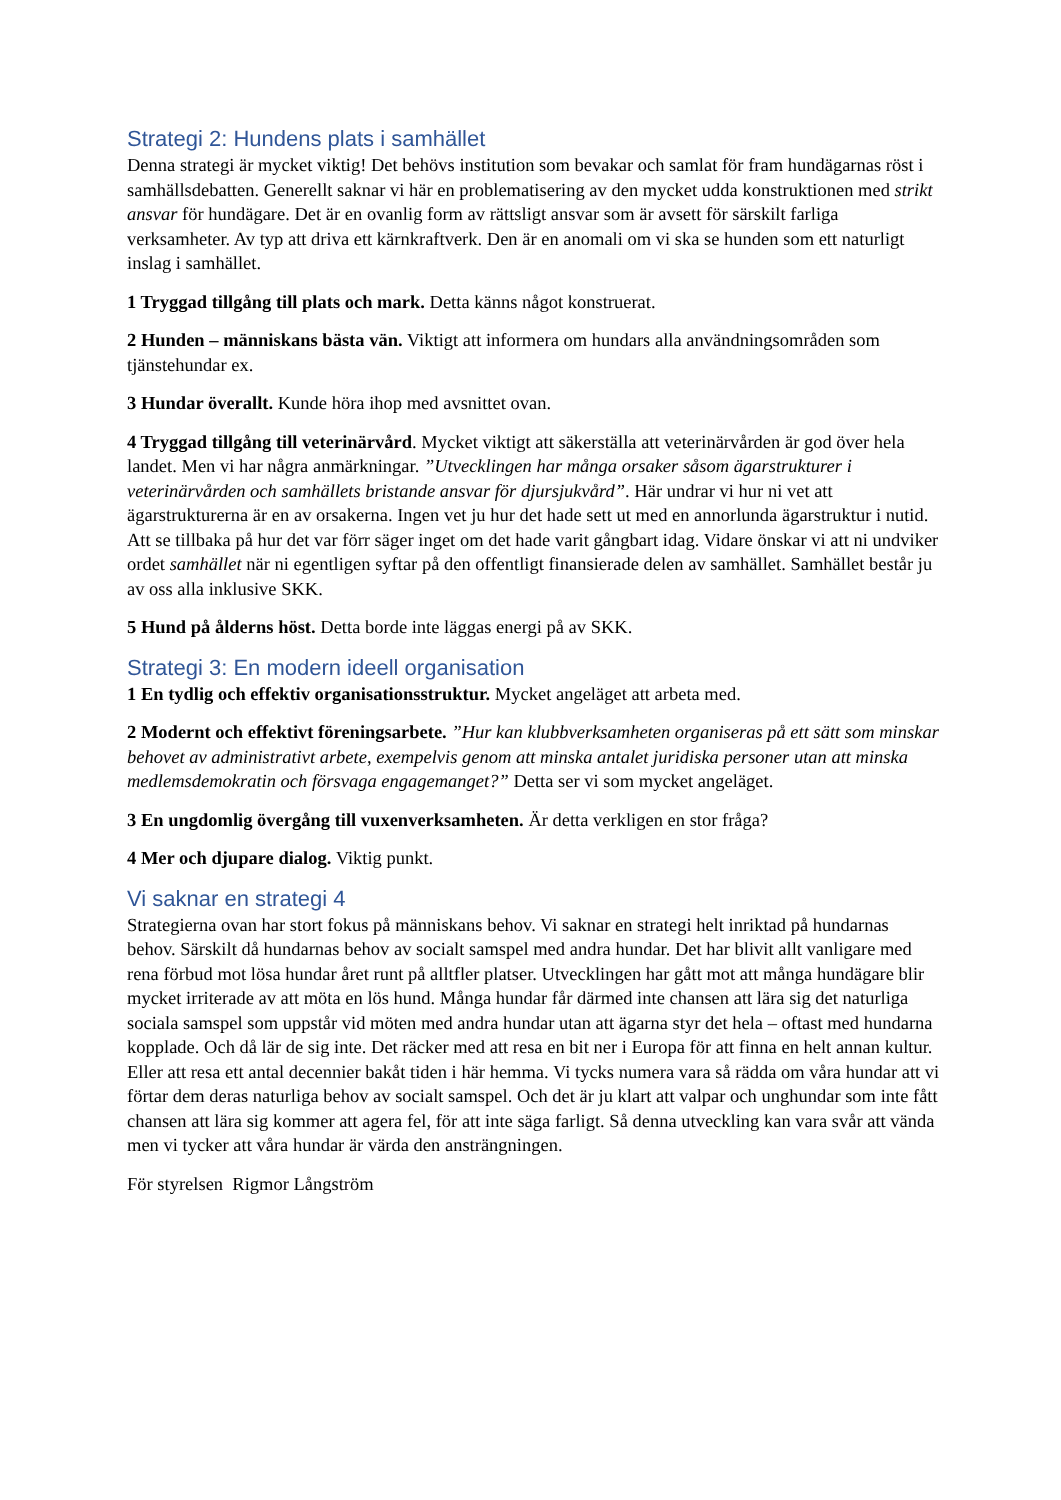Strategi 2: Hundens plats i samhället
Denna strategi är mycket viktig! Det behövs institution som bevakar och samlat för fram hundägarnas röst i samhällsdebatten. Generellt saknar vi här en problematisering av den mycket udda konstruktionen med strikt ansvar för hundägare. Det är en ovanlig form av rättsligt ansvar som är avsett för särskilt farliga verksamheter. Av typ att driva ett kärnkraftverk. Den är en anomali om vi ska se hunden som ett naturligt inslag i samhället.
1 Tryggad tillgång till plats och mark. Detta känns något konstruerat.
2 Hunden – människans bästa vän. Viktigt att informera om hundars alla användningsområden som tjänstehundar ex.
3 Hundar överallt. Kunde höra ihop med avsnittet ovan.
4 Tryggad tillgång till veterinärvård. Mycket viktigt att säkerställa att veterinärvården är god över hela landet. Men vi har några anmärkningar. ”Utvecklingen har många orsaker såsom ägarstrukturer i veterinärvården och samhällets bristande ansvar för djursjukvård”. Här undrar vi hur ni vet att ägarstrukturerna är en av orsakerna. Ingen vet ju hur det hade sett ut med en annorlunda ägarstruktur i nutid. Att se tillbaka på hur det var förr säger inget om det hade varit gångbart idag. Vidare önskar vi att ni undviker ordet samhället när ni egentligen syftar på den offentligt finansierade delen av samhället. Samhället består ju av oss alla inklusive SKK.
5 Hund på ålderns höst. Detta borde inte läggas energi på av SKK.
Strategi 3: En modern ideell organisation
1 En tydlig och effektiv organisationsstruktur. Mycket angeläget att arbeta med.
2 Modernt och effektivt föreningsarbete. ”Hur kan klubbverksamheten organiseras på ett sätt som minskar behovet av administrativt arbete, exempelvis genom att minska antalet juridiska personer utan att minska medlemsdemokratin och försvaga engagemanget?” Detta ser vi som mycket angeläget.
3 En ungdomlig övergång till vuxenverksamheten. Är detta verkligen en stor fråga?
4 Mer och djupare dialog. Viktig punkt.
Vi saknar en strategi 4
Strategierna ovan har stort fokus på människans behov. Vi saknar en strategi helt inriktad på hundarnas behov. Särskilt då hundarnas behov av socialt samspel med andra hundar. Det har blivit allt vanligare med rena förbud mot lösa hundar året runt på alltfler platser. Utvecklingen har gått mot att många hundägare blir mycket irriterade av att möta en lös hund. Många hundar får därmed inte chansen att lära sig det naturliga sociala samspel som uppstår vid möten med andra hundar utan att ägarna styr det hela – oftast med hundarna kopplade. Och då lär de sig inte. Det räcker med att resa en bit ner i Europa för att finna en helt annan kultur. Eller att resa ett antal decennier bakåt tiden i här hemma. Vi tycks numera vara så rädda om våra hundar att vi förtar dem deras naturliga behov av socialt samspel. Och det är ju klart att valpar och unghundar som inte fått chansen att lära sig kommer att agera fel, för att inte säga farligt. Så denna utveckling kan vara svår att vända men vi tycker att våra hundar är värda den ansträngningen.
För styrelsen Rigmor Långström